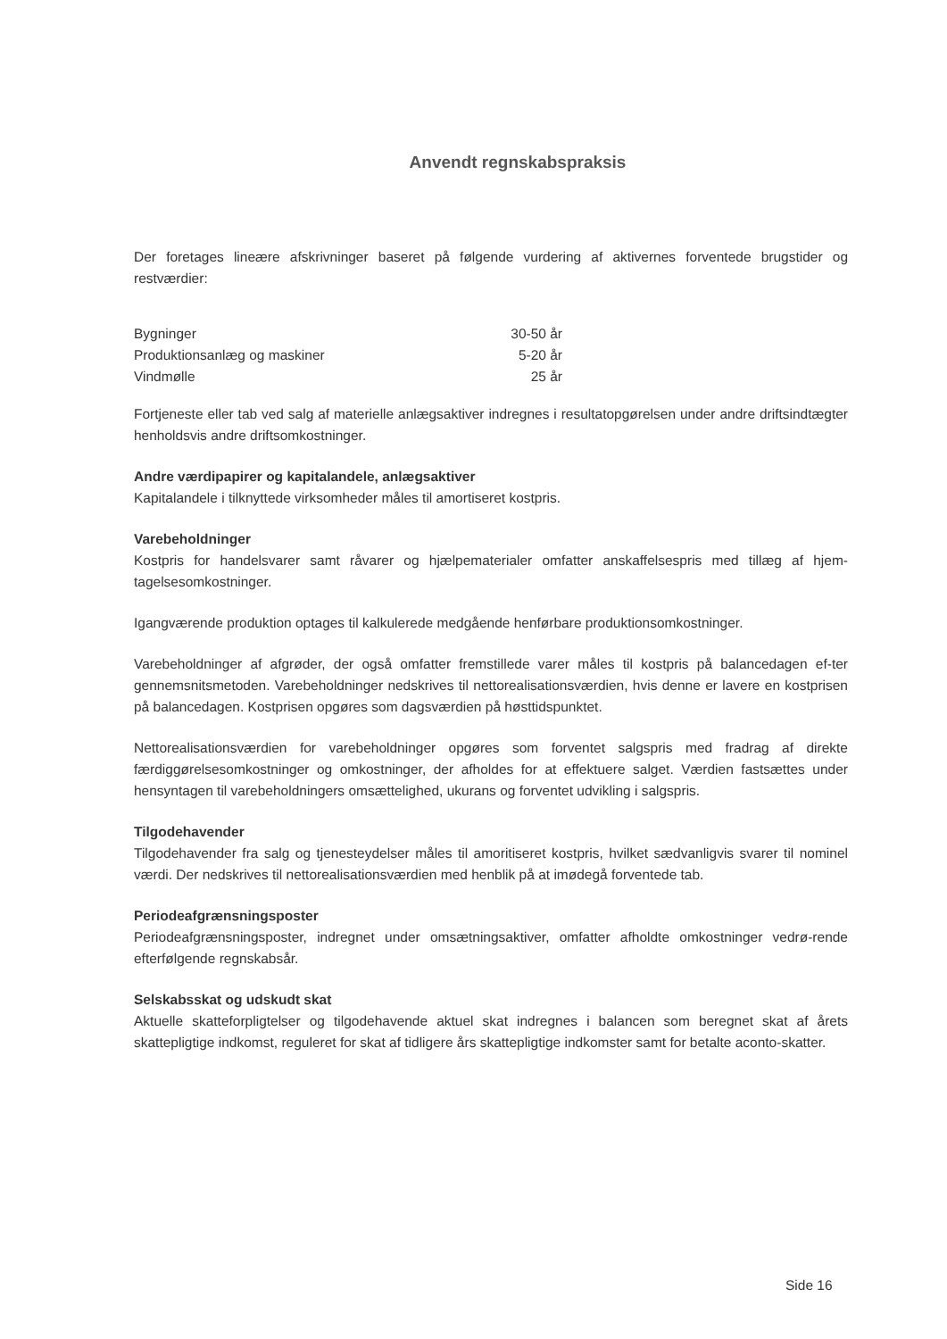Anvendt regnskabspraksis
Der foretages lineære afskrivninger baseret på følgende vurdering af aktivernes forventede brugstider og restværdier:
| Bygninger | 30-50 år |
| Produktionsanlæg og maskiner | 5-20 år |
| Vindmølle | 25 år |
Fortjeneste eller tab ved salg af materielle anlægsaktiver indregnes i resultatopgørelsen under andre driftsindtægter henholdsvis andre driftsomkostninger.
Andre værdipapirer og kapitalandele, anlægsaktiver
Kapitalandele i tilknyttede virksomheder måles til amortiseret kostpris.
Varebeholdninger
Kostpris for handelsvarer samt råvarer og hjælpematerialer omfatter anskaffelsespris med tillæg af hjem-tagelsesomkostninger.
Igangværende produktion optages til kalkulerede medgående henførbare produktionsomkostninger.
Varebeholdninger af afgrøder, der også omfatter fremstillede varer måles til kostpris på balancedagen ef-ter gennemsnitsmetoden. Varebeholdninger nedskrives til nettorealisationsværdien, hvis denne er lavere en kostprisen på balancedagen. Kostprisen opgøres som dagsværdien på høsttidspunktet.
Nettorealisationsværdien for varebeholdninger opgøres som forventet salgspris med fradrag af direkte færdiggørelsesomkostninger og omkostninger, der afholdes for at effektuere salget. Værdien fastsættes under hensyntagen til varebeholdningers omsættelighed, ukurans og forventet udvikling i salgspris.
Tilgodehavender
Tilgodehavender fra salg og tjenesteydelser måles til amoritiseret kostpris, hvilket sædvanligvis svarer til nominel værdi. Der nedskrives til nettorealisationsværdien med henblik på at imødegå forventede tab.
Periodeafgrænsningsposter
Periodeafgrænsningsposter, indregnet under omsætningsaktiver, omfatter afholdte omkostninger vedrø-rende efterfølgende regnskabsår.
Selskabsskat og udskudt skat
Aktuelle skatteforpligtelser og tilgodehavende aktuel skat indregnes i balancen som beregnet skat af årets skattepligtige indkomst, reguleret for skat af tidligere års skattepligtige indkomster samt for betalte aconto-skatter.
Side 16